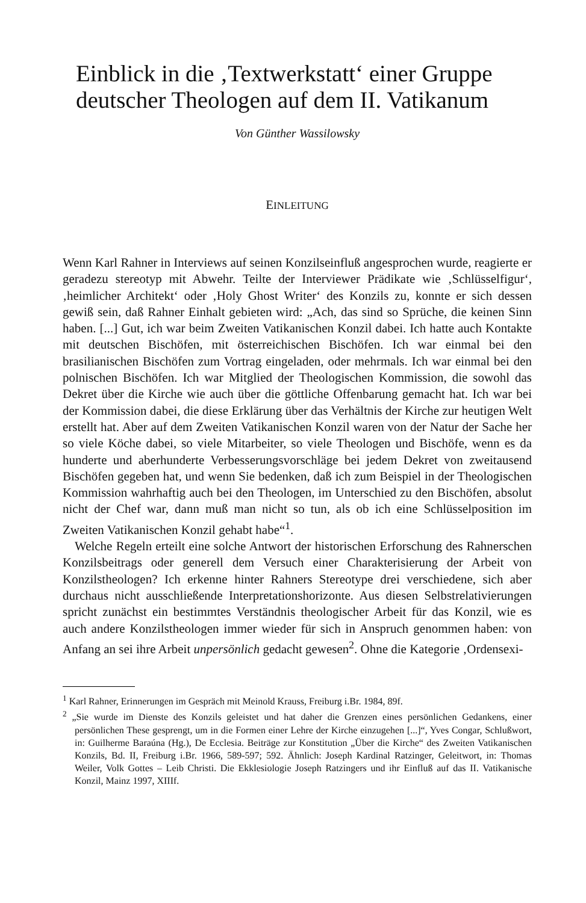Einblick in die ‚Textwerkstatt‘ einer Gruppe deutscher Theologen auf dem II. Vatikanum
Von Günther Wassilowsky
EINLEITUNG
Wenn Karl Rahner in Interviews auf seinen Konzilseinfluß angesprochen wurde, reagierte er geradezu stereotyp mit Abwehr. Teilte der Interviewer Prädikate wie ‚Schlüsselfigur‘, ‚heimlicher Architekt‘ oder ‚Holy Ghost Writer‘ des Konzils zu, konnte er sich dessen gewiß sein, daß Rahner Einhalt gebieten wird: „Ach, das sind so Sprüche, die keinen Sinn haben. [...] Gut, ich war beim Zweiten Vatikanischen Konzil dabei. Ich hatte auch Kontakte mit deutschen Bischöfen, mit österreichischen Bischöfen. Ich war einmal bei den brasilianischen Bischöfen zum Vortrag eingeladen, oder mehrmals. Ich war einmal bei den polnischen Bischöfen. Ich war Mitglied der Theologischen Kommission, die sowohl das Dekret über die Kirche wie auch über die göttliche Offenbarung gemacht hat. Ich war bei der Kommission dabei, die diese Erklärung über das Verhältnis der Kirche zur heutigen Welt erstellt hat. Aber auf dem Zweiten Vatikanischen Konzil waren von der Natur der Sache her so viele Köche dabei, so viele Mitarbeiter, so viele Theologen und Bischöfe, wenn es da hunderte und aberhunderte Verbesserungsvorschläge bei jedem Dekret von zweitausend Bischöfen gegeben hat, und wenn Sie bedenken, daß ich zum Beispiel in der Theologischen Kommission wahrhaftig auch bei den Theologen, im Unterschied zu den Bischöfen, absolut nicht der Chef war, dann muß man nicht so tun, als ob ich eine Schlüsselposition im Zweiten Vatikanischen Konzil gehabt habe“<sup>1</sup>.
Welche Regeln erteilt eine solche Antwort der historischen Erforschung des Rahnerschen Konzilsbeitrags oder generell dem Versuch einer Charakterisierung der Arbeit von Konzilstheologen? Ich erkenne hinter Rahners Stereotype drei verschiedene, sich aber durchaus nicht ausschließende Interpretationshorizonte. Aus diesen Selbstrelativierungen spricht zunächst ein bestimmtes Verständnis theologischer Arbeit für das Konzil, wie es auch andere Konzilstheologen immer wieder für sich in Anspruch genommen haben: von Anfang an sei ihre Arbeit unpersönlich gedacht gewesen<sup>2</sup>. Ohne die Kategorie ‚Ordensexi-
<sup>1</sup> Karl Rahner, Erinnerungen im Gespräch mit Meinold Krauss, Freiburg i.Br. 1984, 89f.
<sup>2</sup> „Sie wurde im Dienste des Konzils geleistet und hat daher die Grenzen eines persönlichen Gedankens, einer persönlichen These gesprengt, um in die Formen einer Lehre der Kirche einzugehen [...]“, Yves Congar, Schlußwort, in: Guilherme Baraúna (Hg.), De Ecclesia. Beiträge zur Konstitution „Über die Kirche“ des Zweiten Vatikanischen Konzils, Bd. II, Freiburg i.Br. 1966, 589-597; 592. Ähnlich: Joseph Kardinal Ratzinger, Geleitwort, in: Thomas Weiler, Volk Gottes – Leib Christi. Die Ekklesiologie Joseph Ratzingers und ihr Einfluß auf das II. Vatikanische Konzil, Mainz 1997, XIIIf.